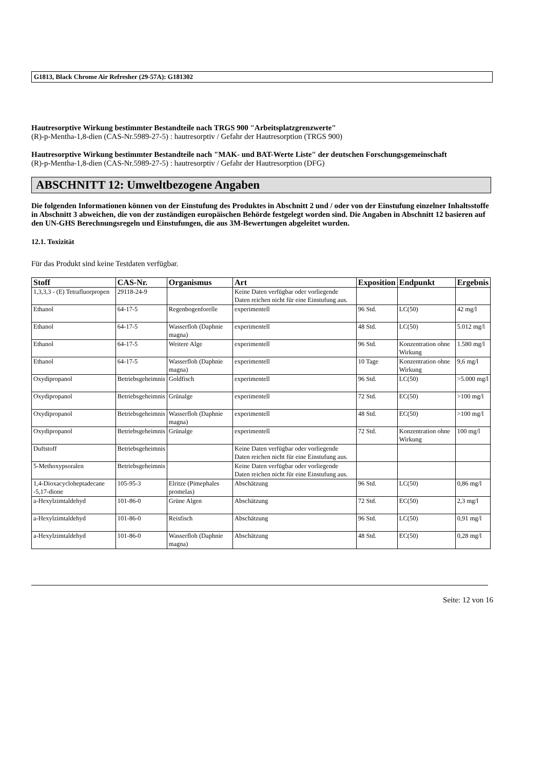G1813, Black Chrome Air Refresher (29-57A): G181302
Hautresorptive Wirkung bestimmter Bestandteile nach TRGS 900 "Arbeitsplatzgrenzwerte"
(R)-p-Mentha-1,8-dien (CAS-Nr.5989-27-5) : hautresorptiv / Gefahr der Hautresorption (TRGS 900)
Hautresorptive Wirkung bestimmter Bestandteile nach "MAK- und BAT-Werte Liste" der deutschen Forschungsgemeinschaft
(R)-p-Mentha-1,8-dien (CAS-Nr.5989-27-5) : hautresorptiv / Gefahr der Hautresorption (DFG)
ABSCHNITT 12: Umweltbezogene Angaben
Die folgenden Informationen können von der Einstufung des Produktes in Abschnitt 2 und / oder von der Einstufung einzelner Inhaltsstoffe in Abschnitt 3 abweichen, die von der zuständigen europäischen Behörde festgelegt worden sind. Die Angaben in Abschnitt 12 basieren auf den UN-GHS Berechnungsregeln und Einstufungen, die aus 3M-Bewertungen abgeleitet wurden.
12.1. Toxizität
Für das Produkt sind keine Testdaten verfügbar.
| Stoff | CAS-Nr. | Organismus | Art | Exposition | Endpunkt | Ergebnis |
| --- | --- | --- | --- | --- | --- | --- |
| 1,3,3,3 - (E) Tetrafluorpropen | 29118-24-9 | | Keine Daten verfügbar oder vorliegende Daten reichen nicht für eine Einstufung aus. | | | |
| Ethanol | 64-17-5 | Regenbogenforelle | experimentell | 96 Std. | LC(50) | 42 mg/l |
| Ethanol | 64-17-5 | Wasserfloh (Daphnie magna) | experimentell | 48 Std. | LC(50) | 5.012 mg/l |
| Ethanol | 64-17-5 | Weitere Alge | experimentell | 96 Std. | Konzentration ohne Wirkung | 1.580 mg/l |
| Ethanol | 64-17-5 | Wasserfloh (Daphnie magna) | experimentell | 10 Tage | Konzentration ohne Wirkung | 9,6 mg/l |
| Oxydipropanol | Betriebsgeheimnis | Goldfisch | experimentell | 96 Std. | LC(50) | >5.000 mg/l |
| Oxydipropanol | Betriebsgeheimnis | Grünalge | experimentell | 72 Std. | EC(50) | >100 mg/l |
| Oxydipropanol | Betriebsgeheimnis | Wasserfloh (Daphnie magna) | experimentell | 48 Std. | EC(50) | >100 mg/l |
| Oxydipropanol | Betriebsgeheimnis | Grünalge | experimentell | 72 Std. | Konzentration ohne Wirkung | 100 mg/l |
| Duftstoff | Betriebsgeheimnis | | Keine Daten verfügbar oder vorliegende Daten reichen nicht für eine Einstufung aus. | | | |
| 5-Methoxypsoralen | Betriebsgeheimnis | | Keine Daten verfügbar oder vorliegende Daten reichen nicht für eine Einstufung aus. | | | |
| 1,4-Dioxacycloheptadecane -5,17-dione | 105-95-3 | Elritze (Pimephales promelas) | Abschätzung | 96 Std. | LC(50) | 0,86 mg/l |
| a-Hexylzimtaldehyd | 101-86-0 | Grüne Algen | Abschätzung | 72 Std. | EC(50) | 2,3 mg/l |
| a-Hexylzimtaldehyd | 101-86-0 | Reisfisch | Abschätzung | 96 Std. | LC(50) | 0,91 mg/l |
| a-Hexylzimtaldehyd | 101-86-0 | Wasserfloh (Daphnie magna) | Abschätzung | 48 Std. | EC(50) | 0,28 mg/l |
Seite: 12 von 16